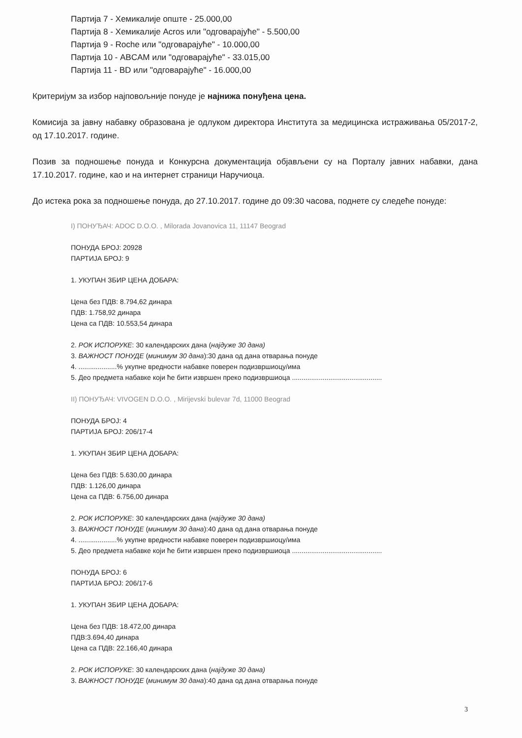Партија 7 - Хемикалије опште - 25.000,00
Партија 8 - Хемикалије Acros или "одговарајуће" - 5.500,00
Партија 9 - Roche или "одговарајуће" - 10.000,00
Партија 10 - ABCAM или "одговарајуће" - 33.015,00
Партија 11 - BD или "одговарајуће" - 16.000,00
Критеријум за избор најповољније понуде је најнижа понуђена цена.
Комисија за јавну набавку образована је одлуком директора Института за медицинска истраживања 05/2017-2, од 17.10.2017. године.
Позив за подношење понуда и Конкурсна документација објављени су на Порталу јавних набавки, дана 17.10.2017. године, као и на интернет страници Наручиоца.
До истека рока за подношење понуда, до 27.10.2017. године до 09:30 часова, поднете су следеће понуде:
I) ПОНУЂАЧ: ADOC D.O.O. , Milorada Jovanovica 11, 11147 Beograd
ПОНУДА БРОЈ: 20928
ПАРТИЈА БРОЈ: 9
1. УКУПАН ЗБИР ЦЕНА ДОБАРА:
Цена без ПДВ: 8.794,62 динара
ПДВ: 1.758,92 динара
Цена са ПДВ: 10.553,54 динара
2. РОК ИСПОРУКЕ: 30 календарских дана (најдуже 30 дана)
3. ВАЖНОСТ ПОНУДЕ (минимум 30 дана):30 дана од дана отварања понуде
4. ....................% укупне вредности набавке поверен подизвршиоцу/има
5. Део предмета набавке који ће бити извршен преко подизвршиоца ...............................................
II) ПОНУЂАЧ: VIVOGEN D.O.O. , Mirijevski bulevar 7d, 11000 Beograd
ПОНУДА БРОЈ: 4
ПАРТИЈА БРОЈ: 206/17-4
1. УКУПАН ЗБИР ЦЕНА ДОБАРА:
Цена без ПДВ: 5.630,00 динара
ПДВ: 1.126,00 динара
Цена са ПДВ: 6.756,00 динара
2. РОК ИСПОРУКЕ: 30 календарских дана (најдуже 30 дана)
3. ВАЖНОСТ ПОНУДЕ (минимум 30 дана):40 дана од дана отварања понуде
4. ....................% укупне вредности набавке поверен подизвршиоцу/има
5. Део предмета набавке који ће бити извршен преко подизвршиоца ...............................................
ПОНУДА БРОЈ: 6
ПАРТИЈА БРОЈ: 206/17-6
1. УКУПАН ЗБИР ЦЕНА ДОБАРА:
Цена без ПДВ: 18.472,00 динара
ПДВ:3.694,40 динара
Цена са ПДВ: 22.166,40 динара
2. РОК ИСПОРУКЕ: 30 календарских дана (најдуже 30 дана)
3. ВАЖНОСТ ПОНУДЕ (минимум 30 дана):40 дана од дана отварања понуде
3